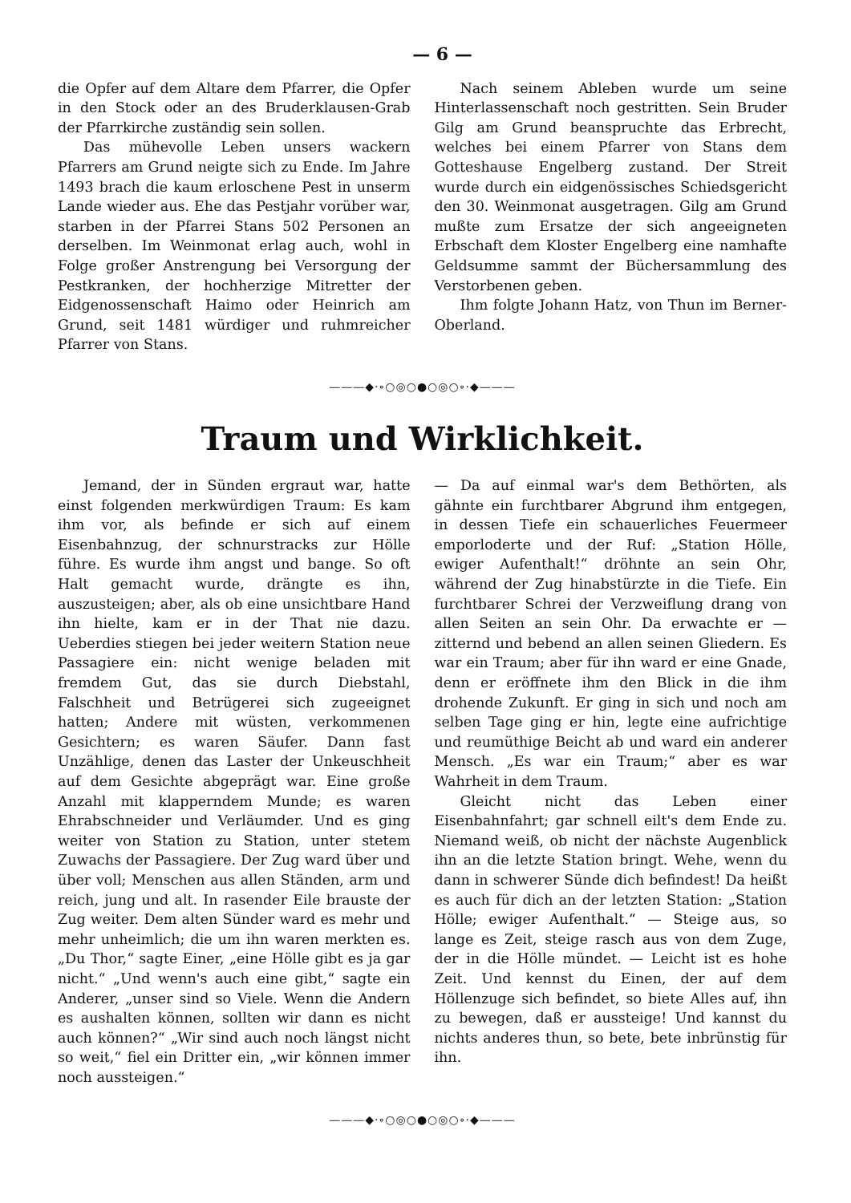— 6 —
die Opfer auf dem Altare dem Pfarrer, die Opfer in den Stock oder an des Bruderklausen-Grab der Pfarrkirche zuständig sein sollen.
Das mühevolle Leben unsers wackern Pfarrers am Grund neigte sich zu Ende. Im Jahre 1493 brach die kaum erloschene Pest in unserm Lande wieder aus. Ehe das Pestjahr vorüber war, starben in der Pfarrei Stans 502 Personen an derselben. Im Weinmonat erlag auch, wohl in Folge großer Anstrengung bei Versorgung der Pestkranken, der hochherzige Mitretter der Eidgenossenschaft Haimo oder Heinrich am Grund, seit 1481 würdiger und ruhmreicher Pfarrer von Stans.
Nach seinem Ableben wurde um seine Hinterlassenschaft noch gestritten. Sein Bruder Gilg am Grund beanspruchte das Erbrecht, welches bei einem Pfarrer von Stans dem Gotteshause Engelberg zustand. Der Streit wurde durch ein eidgenössisches Schiedsgericht den 30. Weinmonat ausgetragen. Gilg am Grund mußte zum Ersatze der sich angeeigneten Erbschaft dem Kloster Engelberg eine namhafte Geldsumme sammt der Büchersammlung des Verstorbenen geben.
Ihm folgte Johann Hatz, von Thun im Berner-Oberland.
———◆·∘○◎○●○◎○∘·◆———
Traum und Wirklichkeit.
Jemand, der in Sünden ergraut war, hatte einst folgenden merkwürdigen Traum: Es kam ihm vor, als befinde er sich auf einem Eisenbahnzug, der schnurstracks zur Hölle führe. Es wurde ihm angst und bange. So oft Halt gemacht wurde, drängte es ihn, auszusteigen; aber, als ob eine unsichtbare Hand ihn hielte, kam er in der That nie dazu. Ueberdies stiegen bei jeder weitern Station neue Passagiere ein: nicht wenige beladen mit fremdem Gut, das sie durch Diebstahl, Falschheit und Betrügerei sich zugeeignet hatten; Andere mit wüsten, verkommenen Gesichtern; es waren Säufer. Dann fast Unzählige, denen das Laster der Unkeuschheit auf dem Gesichte abgeprägt war. Eine große Anzahl mit klapperndem Munde; es waren Ehrabschneider und Verläumder. Und es ging weiter von Station zu Station, unter stetem Zuwachs der Passagiere. Der Zug ward über und über voll; Menschen aus allen Ständen, arm und reich, jung und alt. In rasender Eile brauste der Zug weiter. Dem alten Sünder ward es mehr und mehr unheimlich; die um ihn waren merkten es. „Du Thor,“ sagte Einer, „eine Hölle gibt es ja gar nicht.“ „Und wenn's auch eine gibt,“ sagte ein Anderer, „unser sind so Viele. Wenn die Andern es aushalten können, sollten wir dann es nicht auch können?“ „Wir sind auch noch längst nicht so weit,“ fiel ein Dritter ein, „wir können immer noch aussteigen.“
— Da auf einmal war's dem Bethörten, als gähnte ein furchtbarer Abgrund ihm entgegen, in dessen Tiefe ein schauerliches Feuermeer emporloderte und der Ruf: „Station Hölle, ewiger Aufenthalt!“ dröhnte an sein Ohr, während der Zug hinabstürzte in die Tiefe. Ein furchtbarer Schrei der Verzweiflung drang von allen Seiten an sein Ohr. Da erwachte er — zitternd und bebend an allen seinen Gliedern. Es war ein Traum; aber für ihn ward er eine Gnade, denn er eröffnete ihm den Blick in die ihm drohende Zukunft. Er ging in sich und noch am selben Tage ging er hin, legte eine aufrichtige und reumüthige Beicht ab und ward ein anderer Mensch. „Es war ein Traum;“ aber es war Wahrheit in dem Traum.
Gleicht nicht das Leben einer Eisenbahnfahrt; gar schnell eilt's dem Ende zu. Niemand weiß, ob nicht der nächste Augenblick ihn an die letzte Station bringt. Wehe, wenn du dann in schwerer Sünde dich befindest! Da heißt es auch für dich an der letzten Station: „Station Hölle; ewiger Aufenthalt.“ — Steige aus, so lange es Zeit, steige rasch aus von dem Zuge, der in die Hölle mündet. — Leicht ist es hohe Zeit. Und kennst du Einen, der auf dem Höllenzuge sich befindet, so biete Alles auf, ihn zu bewegen, daß er aussteige! Und kannst du nichts anderes thun, so bete, bete inbrünstig für ihn.
———◆·∘○◎○●○◎○∘·◆———